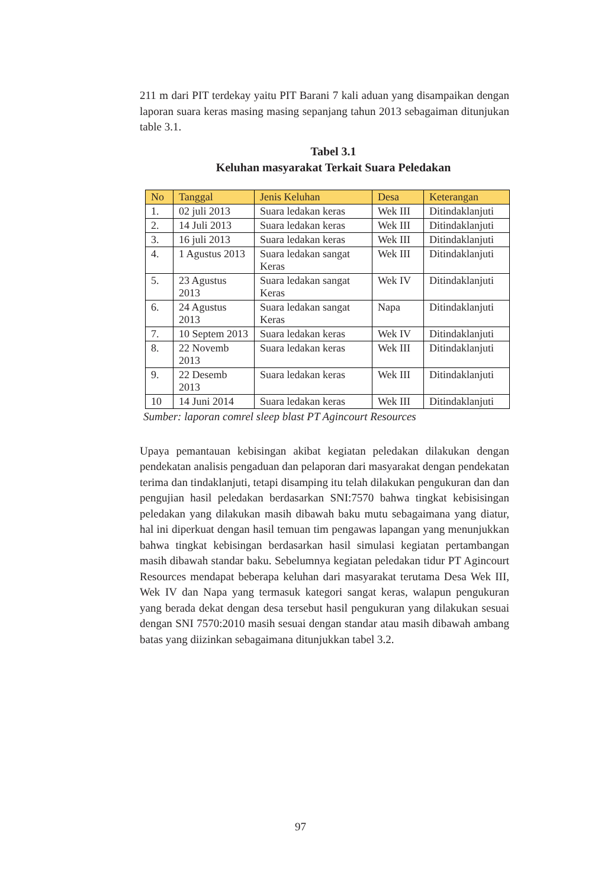211 m dari PIT terdekay yaitu PIT Barani 7 kali aduan yang disampaikan dengan laporan suara keras masing masing sepanjang tahun 2013 sebagaiman ditunjukan table 3.1.
Tabel 3.1
Keluhan masyarakat Terkait Suara Peledakan
| No | Tanggal | Jenis Keluhan | Desa | Keterangan |
| --- | --- | --- | --- | --- |
| 1. | 02 juli 2013 | Suara ledakan keras | Wek III | Ditindaklanjuti |
| 2. | 14 Juli 2013 | Suara ledakan keras | Wek III | Ditindaklanjuti |
| 3. | 16 juli 2013 | Suara ledakan keras | Wek III | Ditindaklanjuti |
| 4. | 1 Agustus 2013 | Suara ledakan sangat Keras | Wek III | Ditindaklanjuti |
| 5. | 23 Agustus 2013 | Suara ledakan sangat Keras | Wek IV | Ditindaklanjuti |
| 6. | 24 Agustus 2013 | Suara ledakan sangat Keras | Napa | Ditindaklanjuti |
| 7. | 10 Septem 2013 | Suara ledakan keras | Wek IV | Ditindaklanjuti |
| 8. | 22 Novemb 2013 | Suara ledakan keras | Wek III | Ditindaklanjuti |
| 9. | 22 Desemb 2013 | Suara ledakan keras | Wek III | Ditindaklanjuti |
| 10 | 14 Juni 2014 | Suara ledakan keras | Wek III | Ditindaklanjuti |
Sumber: laporan comrel sleep blast PT Agincourt Resources
Upaya pemantauan kebisingan akibat kegiatan peledakan dilakukan dengan pendekatan analisis pengaduan dan pelaporan dari masyarakat dengan pendekatan terima dan tindaklanjuti, tetapi disamping itu telah dilakukan pengukuran dan dan pengujian hasil peledakan berdasarkan SNI:7570 bahwa tingkat kebisisingan peledakan yang dilakukan masih dibawah baku mutu sebagaimana yang diatur, hal ini diperkuat dengan hasil temuan tim pengawas lapangan yang menunjukkan bahwa tingkat kebisingan berdasarkan hasil simulasi kegiatan pertambangan masih dibawah standar baku. Sebelumnya kegiatan peledakan tidur PT Agincourt Resources mendapat beberapa keluhan dari masyarakat terutama Desa Wek III, Wek IV dan Napa yang termasuk kategori sangat keras, walapun pengukuran yang berada dekat dengan desa tersebut hasil pengukuran yang dilakukan sesuai dengan SNI 7570:2010 masih sesuai dengan standar atau masih dibawah ambang batas yang diizinkan sebagaimana ditunjukkan tabel 3.2.
97